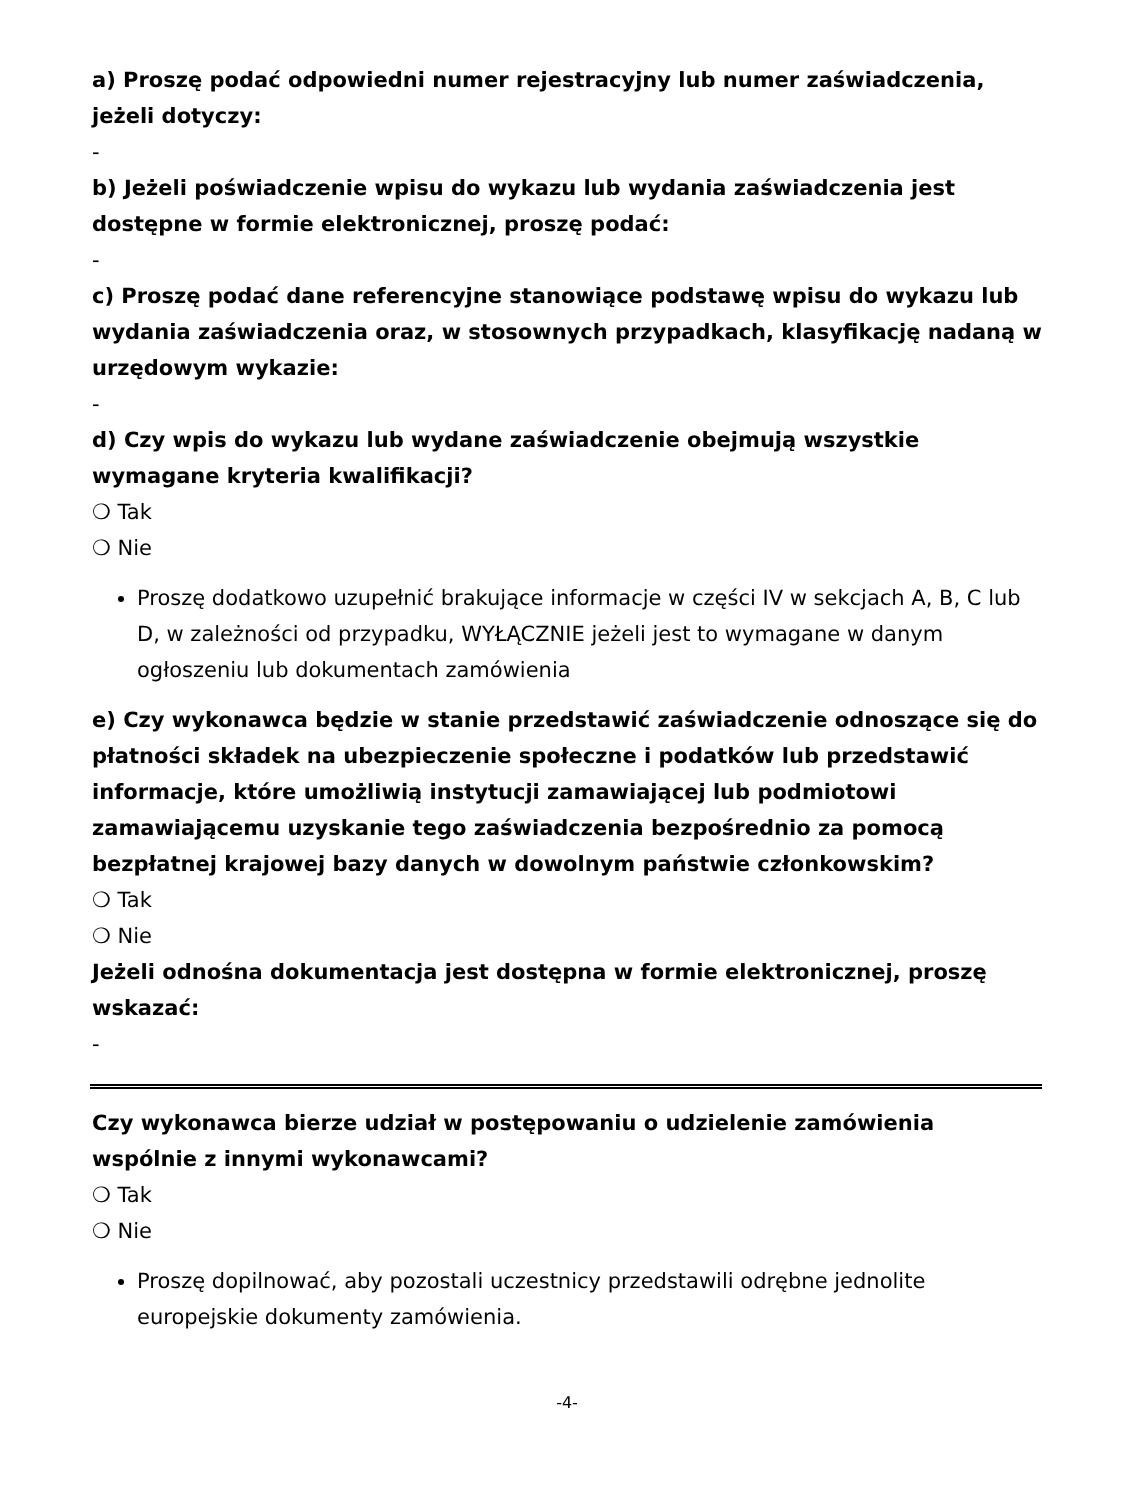a) Proszę podać odpowiedni numer rejestracyjny lub numer zaświadczenia, jeżeli dotyczy:
-
b) Jeżeli poświadczenie wpisu do wykazu lub wydania zaświadczenia jest dostępne w formie elektronicznej, proszę podać:
-
c) Proszę podać dane referencyjne stanowiące podstawę wpisu do wykazu lub wydania zaświadczenia oraz, w stosownych przypadkach, klasyfikację nadaną w urzędowym wykazie:
-
d) Czy wpis do wykazu lub wydane zaświadczenie obejmują wszystkie wymagane kryteria kwalifikacji?
❍ Tak
❍ Nie
Proszę dodatkowo uzupełnić brakujące informacje w części IV w sekcjach A, B, C lub D, w zależności od przypadku, WYŁĄCZNIE jeżeli jest to wymagane w danym ogłoszeniu lub dokumentach zamówienia
e) Czy wykonawca będzie w stanie przedstawić zaświadczenie odnoszące się do płatności składek na ubezpieczenie społeczne i podatków lub przedstawić informacje, które umożliwią instytucji zamawiającej lub podmiotowi zamawiającemu uzyskanie tego zaświadczenia bezpośrednio za pomocą bezpłatnej krajowej bazy danych w dowolnym państwie członkowskim?
❍ Tak
❍ Nie
Jeżeli odnośna dokumentacja jest dostępna w formie elektronicznej, proszę wskazać:
-
Czy wykonawca bierze udział w postępowaniu o udzielenie zamówienia wspólnie z innymi wykonawcami?
❍ Tak
❍ Nie
Proszę dopilnować, aby pozostali uczestnicy przedstawili odrębne jednolite europejskie dokumenty zamówienia.
-4-